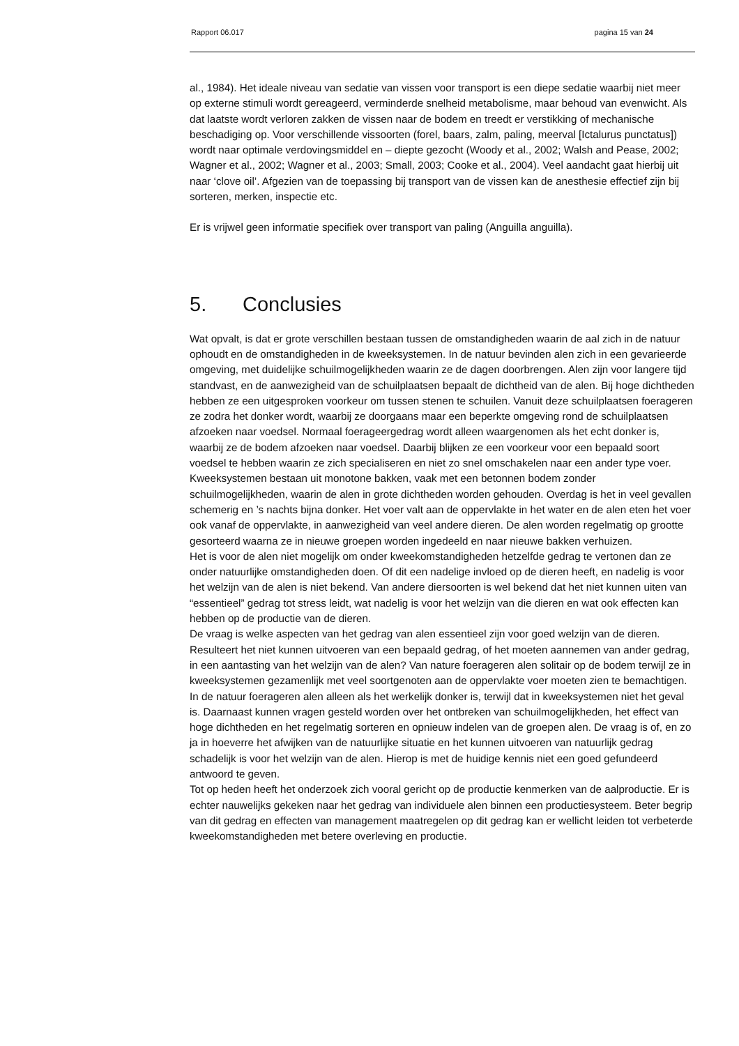Rapport 06.017 pagina 15 van 24
al., 1984). Het ideale niveau van sedatie van vissen voor transport is een diepe sedatie waarbij niet meer op externe stimuli wordt gereageerd, verminderde snelheid metabolisme, maar behoud van evenwicht. Als dat laatste wordt verloren zakken de vissen naar de bodem en treedt er verstikking of mechanische beschadiging op. Voor verschillende vissoorten (forel, baars, zalm, paling, meerval [Ictalurus punctatus]) wordt naar optimale verdovingsmiddel en – diepte gezocht (Woody et al., 2002; Walsh and Pease, 2002; Wagner et al., 2002; Wagner et al., 2003; Small, 2003; Cooke et al., 2004). Veel aandacht gaat hierbij uit naar ‘clove oil’. Afgezien van de toepassing bij transport van de vissen kan de anesthesie effectief zijn bij sorteren, merken, inspectie etc.
Er is vrijwel geen informatie specifiek over transport van paling (Anguilla anguilla).
5. Conclusies
Wat opvalt, is dat er grote verschillen bestaan tussen de omstandigheden waarin de aal zich in de natuur ophoudt en de omstandigheden in de kweeksystemen. In de natuur bevinden alen zich in een gevarieerde omgeving, met duidelijke schuilmogelijkheden waarin ze de dagen doorbrengen. Alen zijn voor langere tijd standvast, en de aanwezigheid van de schuilplaatsen bepaalt de dichtheid van de alen. Bij hoge dichtheden hebben ze een uitgesproken voorkeur om tussen stenen te schuilen. Vanuit deze schuilplaatsen foerageren ze zodra het donker wordt, waarbij ze doorgaans maar een beperkte omgeving rond de schuilplaatsen afzoeken naar voedsel. Normaal foerageergedrag wordt alleen waargenomen als het echt donker is, waarbij ze de bodem afzoeken naar voedsel. Daarbij blijken ze een voorkeur voor een bepaald soort voedsel te hebben waarin ze zich specialiseren en niet zo snel omschakelen naar een ander type voer.
Kweeksystemen bestaan uit monotone bakken, vaak met een betonnen bodem zonder schuilmogelijkheden, waarin de alen in grote dichtheden worden gehouden. Overdag is het in veel gevallen schemerig en ’s nachts bijna donker. Het voer valt aan de oppervlakte in het water en de alen eten het voer ook vanaf de oppervlakte, in aanwezigheid van veel andere dieren. De alen worden regelmatig op grootte gesorteerd waarna ze in nieuwe groepen worden ingedeeld en naar nieuwe bakken verhuizen.
Het is voor de alen niet mogelijk om onder kweekomstandigheden hetzelfde gedrag te vertonen dan ze onder natuurlijke omstandigheden doen. Of dit een nadelige invloed op de dieren heeft, en nadelig is voor het welzijn van de alen is niet bekend. Van andere diersoorten is wel bekend dat het niet kunnen uiten van “essentieel” gedrag tot stress leidt, wat nadelig is voor het welzijn van die dieren en wat ook effecten kan hebben op de productie van de dieren.
De vraag is welke aspecten van het gedrag van alen essentieel zijn voor goed welzijn van de dieren. Resulteert het niet kunnen uitvoeren van een bepaald gedrag, of het moeten aannemen van ander gedrag, in een aantasting van het welzijn van de alen? Van nature foerageren alen solitair op de bodem terwijl ze in kweeksystemen gezamenlijk met veel soortgenoten aan de oppervlakte voer moeten zien te bemachtigen. In de natuur foerageren alen alleen als het werkelijk donker is, terwijl dat in kweeksystemen niet het geval is. Daarnaast kunnen vragen gesteld worden over het ontbreken van schuilmogelijkheden, het effect van hoge dichtheden en het regelmatig sorteren en opnieuw indelen van de groepen alen. De vraag is of, en zo ja in hoeverre het afwijken van de natuurlijke situatie en het kunnen uitvoeren van natuurlijk gedrag schadelijk is voor het welzijn van de alen. Hierop is met de huidige kennis niet een goed gefundeerd antwoord te geven.
Tot op heden heeft het onderzoek zich vooral gericht op de productie kenmerken van de aalproductie. Er is echter nauwelijks gekeken naar het gedrag van individuele alen binnen een productiesysteem. Beter begrip van dit gedrag en effecten van management maatregelen op dit gedrag kan er wellicht leiden tot verbeterde kweekomstandigheden met betere overleving en productie.